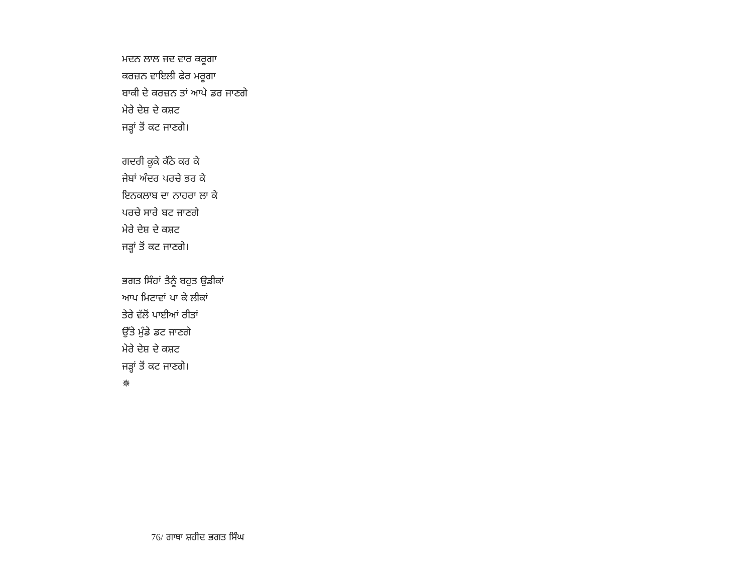ਮਦਨ ਲਾਲ ਜਦ ਵਾਰ ਕਰੂਗਾ
ਕਰਜ਼ਨ ਵਾਇਲੀ ਫੇਰ ਮਰੂਗਾ
ਬਾਕੀ ਦੇ ਕਰਜ਼ਨ ਤਾਂ ਆਪੇ ਡਰ ਜਾਣਗੇ
ਮੇਰੇ ਦੇਸ਼ ਦੇ ਕਸ਼ਟ
ਜੜ੍ਹਾਂ ਤੋਂ ਕਟ ਜਾਣਗੇ।
ਗਦਰੀ ਕੂਕੇ ਕੱਠੇ ਕਰ ਕੇ
ਜੇਬਾਂ ਅੰਦਰ ਪਰਚੇ ਭਰ ਕੇ
ਇਨਕਲਾਬ ਦਾ ਨਾਹਰਾ ਲਾ ਕੇ
ਪਰਚੇ ਸਾਰੇ ਬਟ ਜਾਣਗੇ
ਮੇਰੇ ਦੇਸ਼ ਦੇ ਕਸ਼ਟ
ਜੜ੍ਹਾਂ ਤੋਂ ਕਟ ਜਾਣਗੇ।
ਭਗਤ ਸਿੰਹਾਂ ਤੈਨੂੰ ਬਹੁਤ ਉਡੀਕਾਂ
ਆਪ ਮਿਟਾਵਾਂ ਪਾ ਕੇ ਲੀਕਾਂ
ਤੇਰੇ ਵੱਲੋਂ ਪਾਈਆਂ ਰੀਤਾਂ
ਉੱਤੇ ਮੁੰਡੇ ਡਟ ਜਾਣਗੇ
ਮੇਰੇ ਦੇਸ਼ ਦੇ ਕਸ਼ਟ
ਜੜ੍ਹਾਂ ਤੋਂ ਕਟ ਜਾਣਗੇ।
✵
76/ ਗਾਥਾ ਸ਼ਹੀਦ ਭਗਤ ਸਿੰਘ